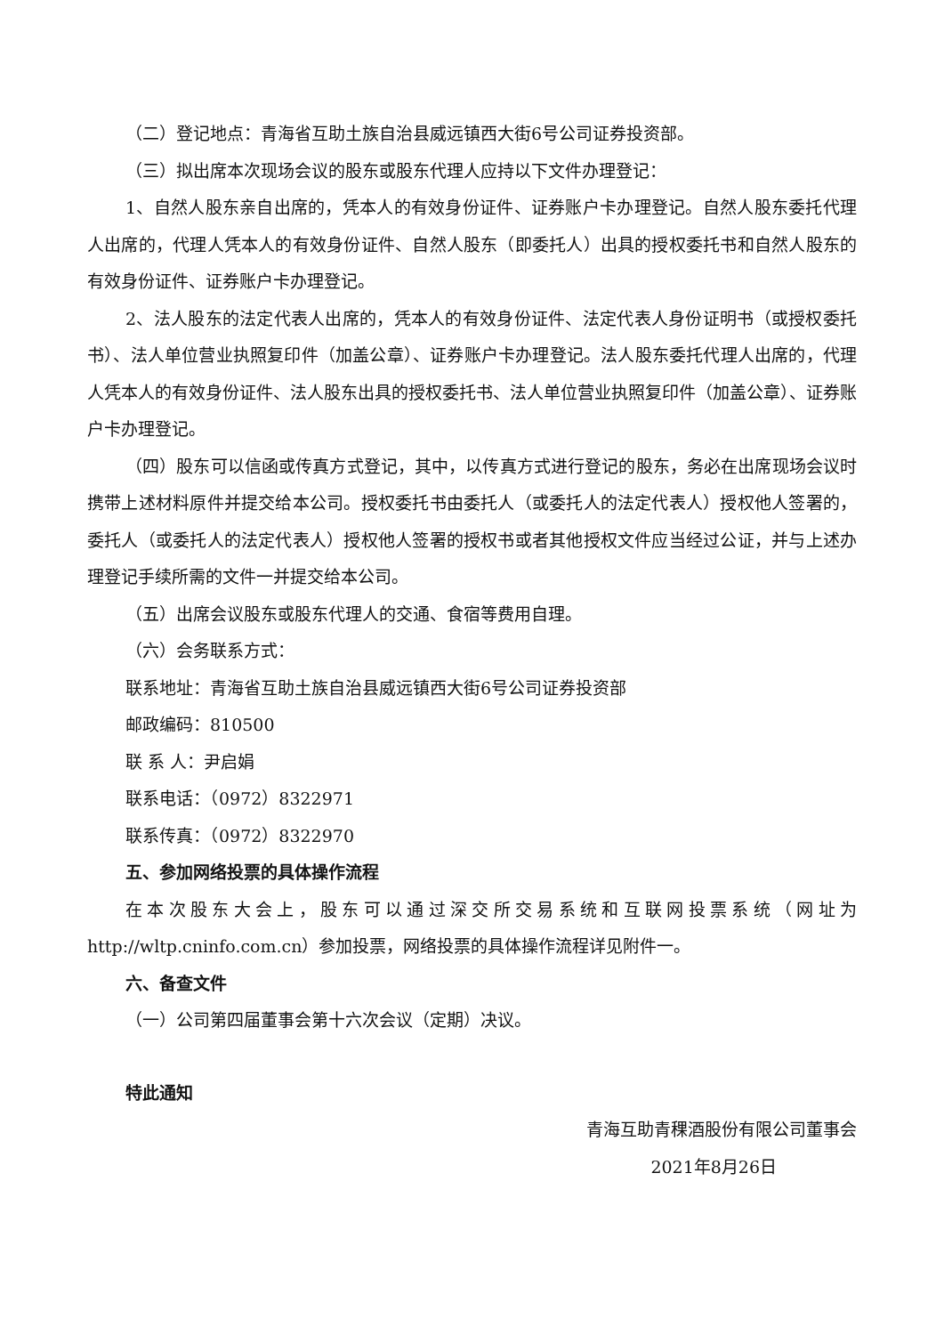（二）登记地点：青海省互助土族自治县威远镇西大街6号公司证券投资部。
（三）拟出席本次现场会议的股东或股东代理人应持以下文件办理登记：
1、自然人股东亲自出席的，凭本人的有效身份证件、证券账户卡办理登记。自然人股东委托代理人出席的，代理人凭本人的有效身份证件、自然人股东（即委托人）出具的授权委托书和自然人股东的有效身份证件、证券账户卡办理登记。
2、法人股东的法定代表人出席的，凭本人的有效身份证件、法定代表人身份证明书（或授权委托书）、法人单位营业执照复印件（加盖公章）、证券账户卡办理登记。法人股东委托代理人出席的，代理人凭本人的有效身份证件、法人股东出具的授权委托书、法人单位营业执照复印件（加盖公章）、证券账户卡办理登记。
（四）股东可以信函或传真方式登记，其中，以传真方式进行登记的股东，务必在出席现场会议时携带上述材料原件并提交给本公司。授权委托书由委托人（或委托人的法定代表人）授权他人签署的，委托人（或委托人的法定代表人）授权他人签署的授权书或者其他授权文件应当经过公证，并与上述办理登记手续所需的文件一并提交给本公司。
（五）出席会议股东或股东代理人的交通、食宿等费用自理。
（六）会务联系方式：
联系地址：青海省互助土族自治县威远镇西大街6号公司证券投资部
邮政编码：810500
联 系 人：尹启娟
联系电话：（0972）8322971
联系传真：（0972）8322970
五、参加网络投票的具体操作流程
在本次股东大会上，股东可以通过深交所交易系统和互联网投票系统（网址为http://wltp.cninfo.com.cn）参加投票，网络投票的具体操作流程详见附件一。
六、备查文件
（一）公司第四届董事会第十六次会议（定期）决议。
特此通知
青海互助青稞酒股份有限公司董事会
2021年8月26日